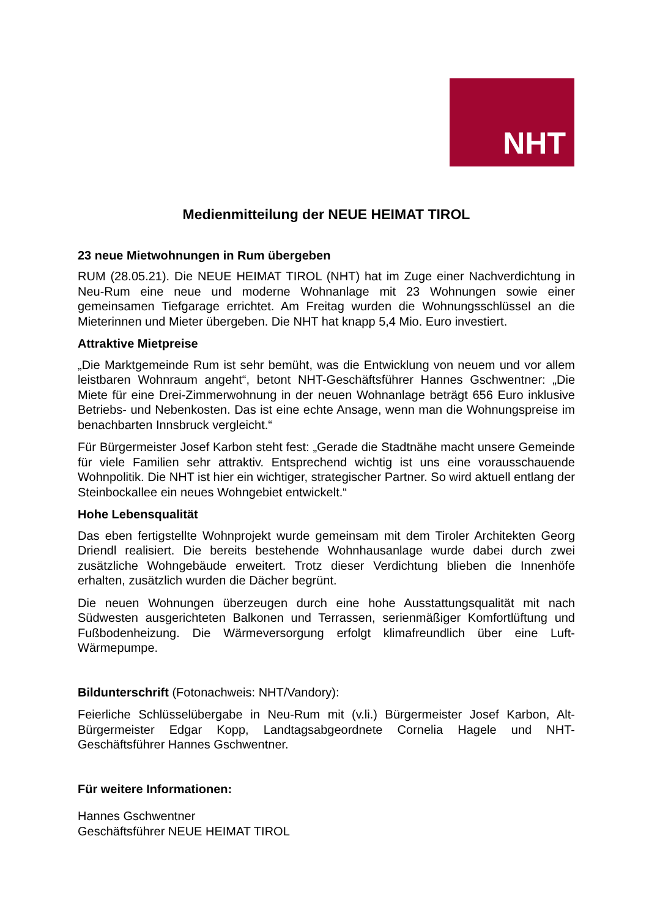NHT
Medienmitteilung der NEUE HEIMAT TIROL
23 neue Mietwohnungen in Rum übergeben
RUM (28.05.21). Die NEUE HEIMAT TIROL (NHT) hat im Zuge einer Nachverdichtung in Neu-Rum eine neue und moderne Wohnanlage mit 23 Wohnungen sowie einer gemeinsamen Tiefgarage errichtet. Am Freitag wurden die Wohnungsschlüssel an die Mieterinnen und Mieter übergeben. Die NHT hat knapp 5,4 Mio. Euro investiert.
Attraktive Mietpreise
„Die Marktgemeinde Rum ist sehr bemüht, was die Entwicklung von neuem und vor allem leistbaren Wohnraum angeht“, betont NHT-Geschäftsführer Hannes Gschwentner: „Die Miete für eine Drei-Zimmerwohnung in der neuen Wohnanlage beträgt 656 Euro inklusive Betriebs- und Nebenkosten. Das ist eine echte Ansage, wenn man die Wohnungspreise im benachbarten Innsbruck vergleicht.“
Für Bürgermeister Josef Karbon steht fest: „Gerade die Stadtnähe macht unsere Gemeinde für viele Familien sehr attraktiv. Entsprechend wichtig ist uns eine vorausschauende Wohnpolitik. Die NHT ist hier ein wichtiger, strategischer Partner. So wird aktuell entlang der Steinbockallee ein neues Wohngebiet entwickelt.“
Hohe Lebensqualität
Das eben fertigstellte Wohnprojekt wurde gemeinsam mit dem Tiroler Architekten Georg Driendl realisiert. Die bereits bestehende Wohnhausanlage wurde dabei durch zwei zusätzliche Wohngebäude erweitert. Trotz dieser Verdichtung blieben die Innenhöfe erhalten, zusätzlich wurden die Dächer begrünt.
Die neuen Wohnungen überzeugen durch eine hohe Ausstattungsqualität mit nach Südwesten ausgerichteten Balkonen und Terrassen, serienmäßiger Komfortlüftung und Fußbodenheizung. Die Wärmeversorgung erfolgt klimafreundlich über eine Luft-Wärmepumpe.
Bildunterschrift (Fotonachweis: NHT/Vandory):
Feierliche Schlüsselübergabe in Neu-Rum mit (v.li.) Bürgermeister Josef Karbon, Alt-Bürgermeister Edgar Kopp, Landtagsabgeordnete Cornelia Hagele und NHT-Geschäftsführer Hannes Gschwentner.
Für weitere Informationen:
Hannes Gschwentner
Geschäftsführer NEUE HEIMAT TIROL